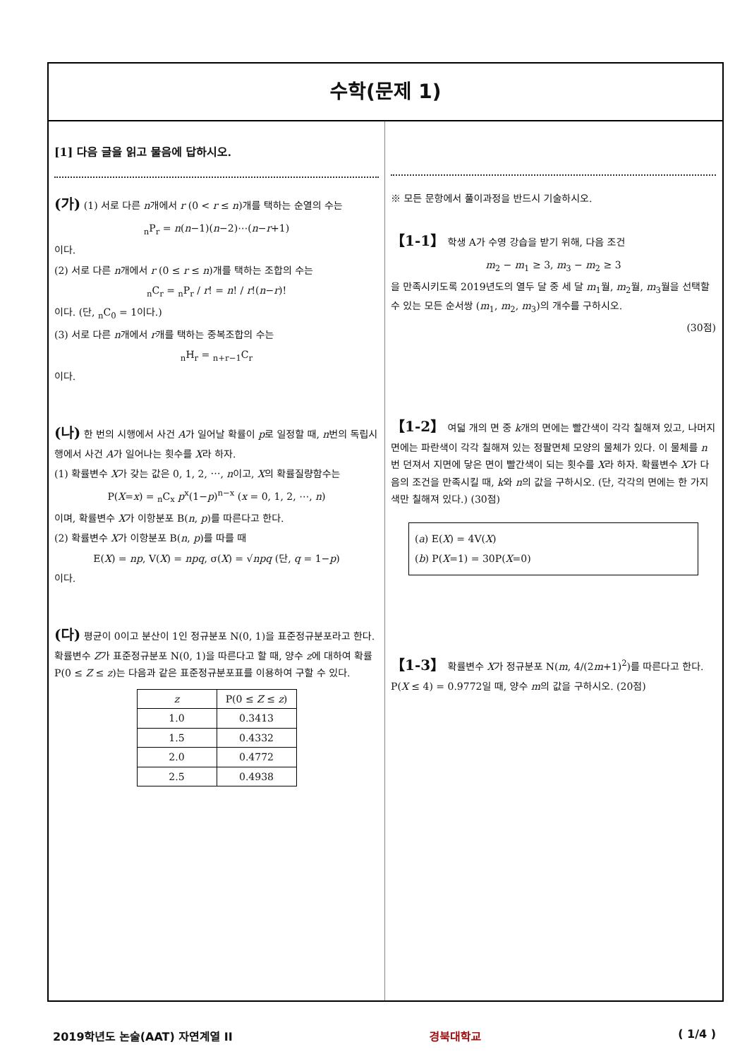수학(문제 1)
[1] 다음 글을 읽고 물음에 답하시오.
(가) (1) 서로 다른 n개에서 r (0 < r ≤ n)개를 택하는 순열의 수는
<sub>n</sub>P<sub>r</sub> = n(n−1)(n−2)⋯(n−r+1)
이다.
(2) 서로 다른 n개에서 r (0 ≤ r ≤ n)개를 택하는 조합의 수는
<sub>n</sub>C<sub>r</sub> = <sub>n</sub>P<sub>r</sub> / r! = n! / r!(n−r)!
이다. (단, <sub>n</sub>C<sub>0</sub> = 1이다.)
(3) 서로 다른 n개에서 r개를 택하는 중복조합의 수는
<sub>n</sub>H<sub>r</sub> = <sub>n+r−1</sub>C<sub>r</sub>
이다.
(나) 한 번의 시행에서 사건 A가 일어날 확률이 p로 일정할 때, n번의 독립시행에서 사건 A가 일어나는 횟수를 X라 하자.
(1) 확률변수 X가 갖는 값은 0, 1, 2, ⋯, n이고, X의 확률질량함수는
P(X=x) = <sub>n</sub>C<sub>x</sub> p<sup>x</sup>(1−p)<sup>n−x</sup> (x = 0, 1, 2, ⋯, n)
이며, 확률변수 X가 이항분포 B(n, p)를 따른다고 한다.
(2) 확률변수 X가 이항분포 B(n, p)를 따를 때
E(X) = np, V(X) = npq, σ(X) = √npq (단, q = 1−p)
이다.
(다) 평균이 0이고 분산이 1인 정규분포 N(0, 1)을 표준정규분포라고 한다. 확률변수 Z가 표준정규분포 N(0, 1)을 따른다고 할 때, 양수 z에 대하여 확률 P(0 ≤ Z ≤ z)는 다음과 같은 표준정규분포표를 이용하여 구할 수 있다.
| z | P(0 ≤ Z ≤ z ) |
| --- | --- |
| 1.0 | 0.3413 |
| 1.5 | 0.4332 |
| 2.0 | 0.4772 |
| 2.5 | 0.4938 |
※ 모든 문항에서 풀이과정을 반드시 기술하시오.
【1-1】 학생 A가 수영 강습을 받기 위해, 다음 조건
m<sub>2</sub> − m<sub>1</sub> ≥ 3, m<sub>3</sub> − m<sub>2</sub> ≥ 3
을 만족시키도록 2019년도의 열두 달 중 세 달 m<sub>1</sub>월, m<sub>2</sub>월, m<sub>3</sub>월을 선택할 수 있는 모든 순서쌍 (m<sub>1</sub>, m<sub>2</sub>, m<sub>3</sub>)의 개수를 구하시오.
(30점)
【1-2】 여덟 개의 면 중 k개의 면에는 빨간색이 각각 칠해져 있고, 나머지 면에는 파란색이 각각 칠해져 있는 정팔면체 모양의 물체가 있다. 이 물체를 n번 던져서 지면에 닿은 면이 빨간색이 되는 횟수를 X라 하자. 확률변수 X가 다음의 조건을 만족시킬 때, k와 n의 값을 구하시오. (단, 각각의 면에는 한 가지 색만 칠해져 있다.) (30점)
(a) E(X) = 4V(X)
(b) P(X=1) = 30P(X=0)
【1-3】 확률변수 X가 정규분포 N(m, 4/(2m+1)<sup>2</sup>)를 따른다고 한다. P(X ≤ 4) = 0.9772일 때, 양수 m의 값을 구하시오. (20점)
2019학년도 논술(AAT) 자연계열 II 경북대학교 ( 1/4 )